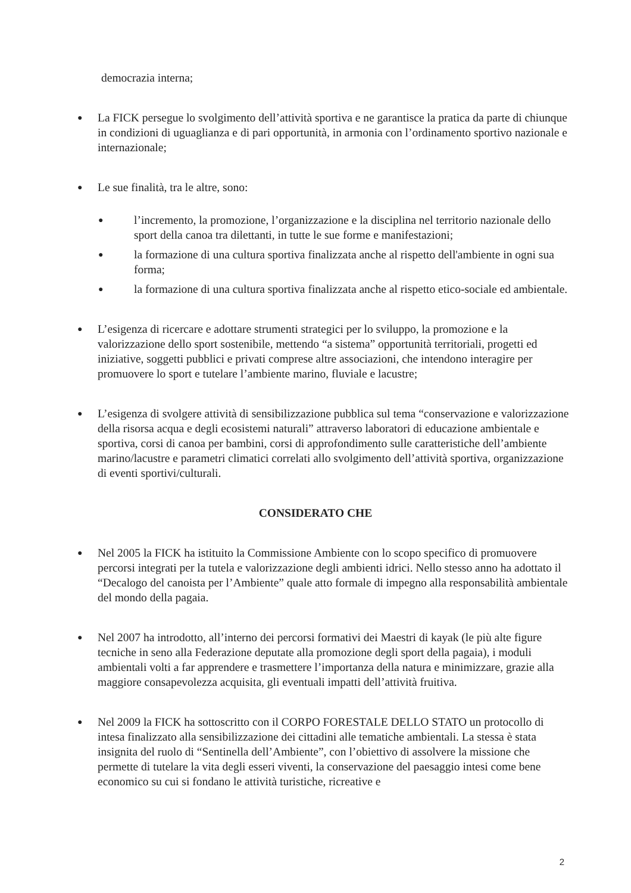democrazia interna;
●
La FICK persegue lo svolgimento dell’attività sportiva e ne garantisce la pratica da parte di chiunque in condizioni di uguaglianza e di pari opportunità, in armonia con l’ordinamento sportivo nazionale e internazionale;
●
Le sue finalità, tra le altre, sono:
●
l’incremento, la promozione, l’organizzazione e la disciplina nel territorio nazionale dello sport della canoa tra dilettanti, in tutte le sue forme e manifestazioni;
●
la formazione di una cultura sportiva finalizzata anche al rispetto dell'ambiente in ogni sua forma;
●
la formazione di una cultura sportiva finalizzata anche al rispetto etico-sociale ed ambientale.
●
L’esigenza di ricercare e adottare strumenti strategici per lo sviluppo, la promozione e la valorizzazione dello sport sostenibile, mettendo “a sistema” opportunità territoriali, progetti ed iniziative, soggetti pubblici e privati comprese altre associazioni, che intendono interagire per promuovere lo sport e tutelare l’ambiente marino, fluviale e lacustre;
●
L’esigenza di svolgere attività di sensibilizzazione pubblica sul tema “conservazione e valorizzazione della risorsa acqua e degli ecosistemi naturali” attraverso laboratori di educazione ambientale e sportiva, corsi di canoa per bambini, corsi di approfondimento sulle caratteristiche dell’ambiente marino/lacustre e parametri climatici correlati allo svolgimento dell’attività sportiva, organizzazione di eventi sportivi/culturali.
CONSIDERATO CHE
●
Nel 2005 la FICK ha istituito la Commissione Ambiente con lo scopo specifico di promuovere percorsi integrati per la tutela e valorizzazione degli ambienti idrici. Nello stesso anno ha adottato il “Decalogo del canoista per l’Ambiente” quale atto formale di impegno alla responsabilità ambientale del mondo della pagaia.
●
Nel 2007 ha introdotto, all’interno dei percorsi formativi dei Maestri di kayak (le più alte figure tecniche in seno alla Federazione deputate alla promozione degli sport della pagaia), i moduli ambientali volti a far apprendere e trasmettere l’importanza della natura e minimizzare, grazie alla maggiore consapevolezza acquisita, gli eventuali impatti dell’attività fruitiva.
●
Nel 2009 la FICK ha sottoscritto con il CORPO FORESTALE DELLO STATO un protocollo di intesa finalizzato alla sensibilizzazione dei cittadini alle tematiche ambientali. La stessa è stata insignita del ruolo di “Sentinella dell’Ambiente”, con l’obiettivo di assolvere la missione che permette di tutelare la vita degli esseri viventi, la conservazione del paesaggio intesi come bene economico su cui si fondano le attività turistiche, ricreative e
2